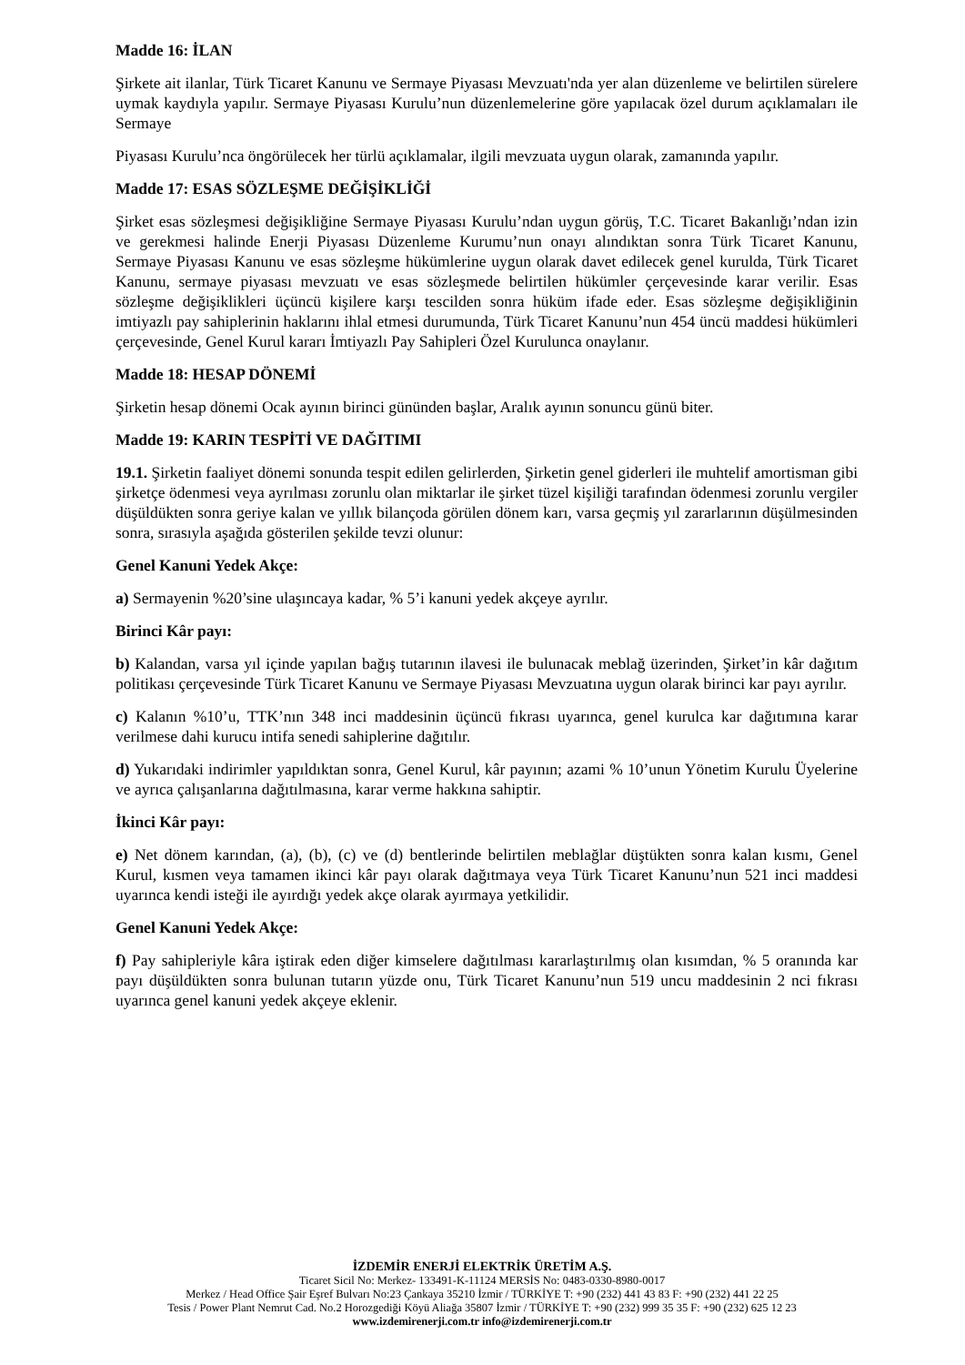Madde 16: İLAN
Şirkete ait ilanlar, Türk Ticaret Kanunu ve Sermaye Piyasası Mevzuatı'nda yer alan düzenleme ve belirtilen sürelere uymak kaydıyla yapılır. Sermaye Piyasası Kurulu’nun düzenlemelerine göre yapılacak özel durum açıklamaları ile Sermaye
Piyasası Kurulu’nca öngörülecek her türlü açıklamalar, ilgili mevzuata uygun olarak, zamanında yapılır.
Madde 17: ESAS SÖZLEŞME DEĞİŞİKLİĞİ
Şirket esas sözleşmesi değişikliğine Sermaye Piyasası Kurulu’ndan uygun görüş, T.C. Ticaret Bakanlığı’ndan izin ve gerekmesi halinde Enerji Piyasası Düzenleme Kurumu’nun onayı alındıktan sonra Türk Ticaret Kanunu, Sermaye Piyasası Kanunu ve esas sözleşme hükümlerine uygun olarak davet edilecek genel kurulda, Türk Ticaret Kanunu, sermaye piyasası mevzuatı ve esas sözleşmede belirtilen hükümler çerçevesinde karar verilir. Esas sözleşme değişiklikleri üçüncü kişilere karşı tescilden sonra hüküm ifade eder. Esas sözleşme değişikliğinin imtiyazlı pay sahiplerinin haklarını ihlal etmesi durumunda, Türk Ticaret Kanunu’nun 454 üncü maddesi hükümleri çerçevesinde, Genel Kurul kararı İmtiyazlı Pay Sahipleri Özel Kurulunca onaylanır.
Madde 18: HESAP DÖNEMİ
Şirketin hesap dönemi Ocak ayının birinci gününden başlar, Aralık ayının sonuncu günü biter.
Madde 19: KARIN TESPİTİ VE DAĞITIMI
19.1. Şirketin faaliyet dönemi sonunda tespit edilen gelirlerden, Şirketin genel giderleri ile muhtelif amortisman gibi şirketçe ödenmesi veya ayrılması zorunlu olan miktarlar ile şirket tüzel kişiliği tarafından ödenmesi zorunlu vergiler düşüldükten sonra geriye kalan ve yıllık bilançoda görülen dönem karı, varsa geçmiş yıl zararlarının düşülmesinden sonra, sırasıyla aşağıda gösterilen şekilde tevzi olunur:
Genel Kanuni Yedek Akçe:
a) Sermayenin %20’sine ulaşıncaya kadar, % 5’i kanuni yedek akçeye ayrılır.
Birinci Kâr payı:
b) Kalandan, varsa yıl içinde yapılan bağış tutarının ilavesi ile bulunacak meblağ üzerinden, Şirket’in kâr dağıtım politikası çerçevesinde Türk Ticaret Kanunu ve Sermaye Piyasası Mevzuatına uygun olarak birinci kar payı ayrılır.
c) Kalanın %10’u, TTK’nın 348 inci maddesinin üçüncü fıkrası uyarınca, genel kurulca kar dağıtımına karar verilmese dahi kurucu intifa senedi sahiplerine dağıtılır.
d) Yukarıdaki indirimler yapıldıktan sonra, Genel Kurul, kâr payının; azami % 10’unun Yönetim Kurulu Üyelerine ve ayrıca çalışanlarına dağıtılmasına, karar verme hakkına sahiptir.
İkinci Kâr payı:
e) Net dönem karından, (a), (b), (c) ve (d) bentlerinde belirtilen meblağlar düştükten sonra kalan kısmı, Genel Kurul, kısmen veya tamamen ikinci kâr payı olarak dağıtmaya veya Türk Ticaret Kanunu’nun 521 inci maddesi uyarınca kendi isteği ile ayırdığı yedek akçe olarak ayırmaya yetkilidir.
Genel Kanuni Yedek Akçe:
f) Pay sahipleriyle kâra iştirak eden diğer kimselere dağıtılması kararlaştırılmış olan kısımdan, % 5 oranında kar payı düşüldükten sonra bulunan tutarın yüzde onu, Türk Ticaret Kanunu’nun 519 uncu maddesinin 2 nci fıkrası uyarınca genel kanuni yedek akçeye eklenir.
İZDEMİR ENERJİ ELEKTRİK ÜRETİM A.Ş.
Ticaret Sicil No: Merkez- 133491-K-11124 MERSİS No: 0483-0330-8980-0017
Merkez / Head Office Şair Eşref Bulvarı No:23 Çankaya 35210 İzmir / TÜRKİYE T: +90 (232) 441 43 83 F: +90 (232) 441 22 25
Tesis / Power Plant Nemrut Cad. No.2 Horozgediği Köyü Aliağa 35807 İzmir / TÜRKİYE T: +90 (232) 999 35 35 F: +90 (232) 625 12 23
www.izdemirenerji.com.tr info@izdemirenerji.com.tr